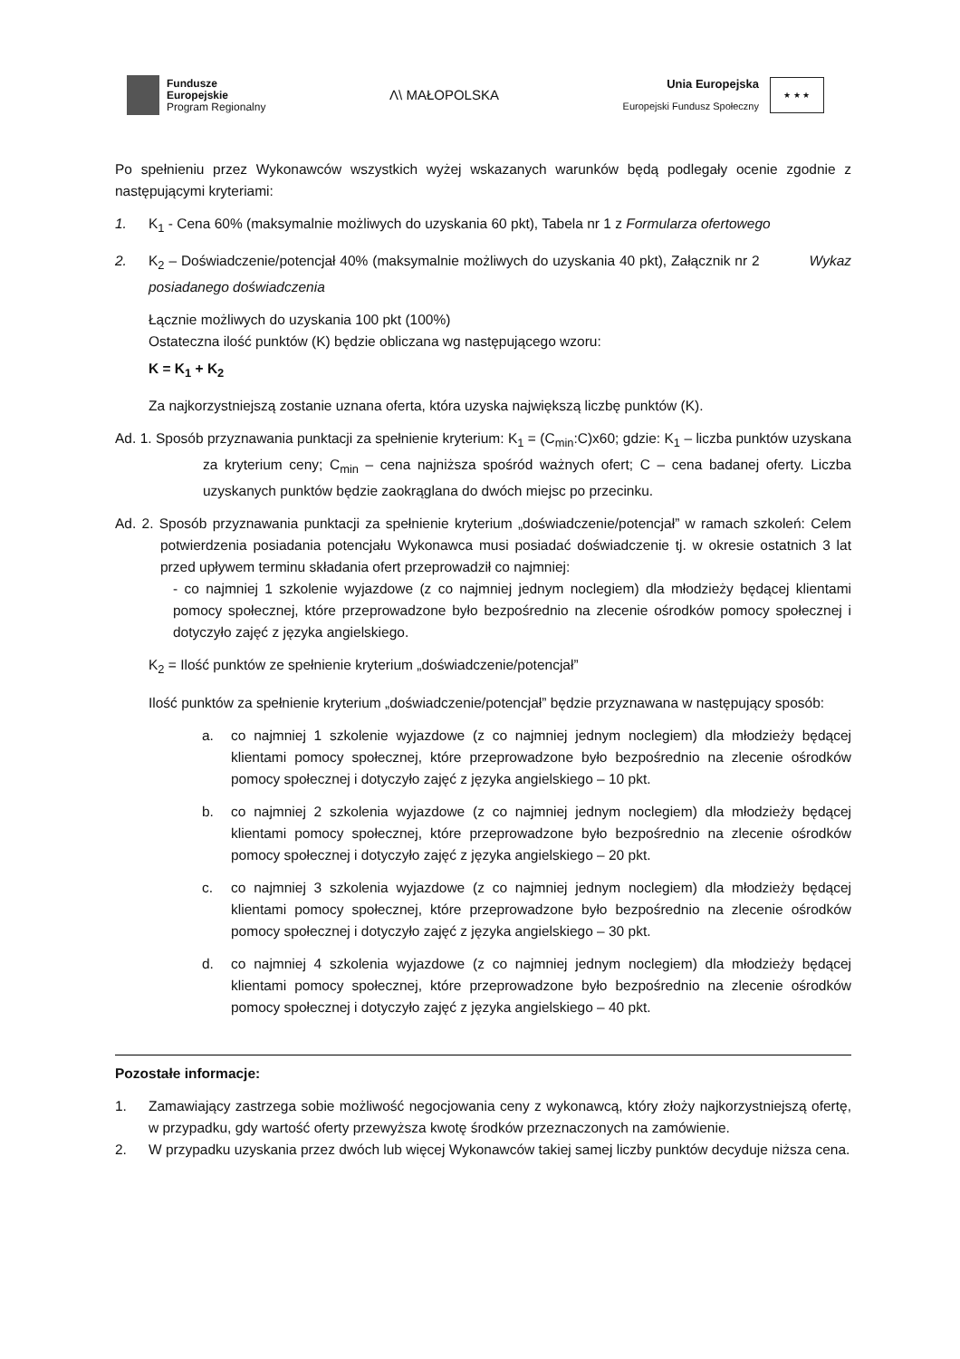Fundusze
Europejskie
Program Regionalny
Λ\ MAŁOPOLSKA
Unia Europejska
Europejski Fundusz Społeczny
★ ★ ★
Po spełnieniu przez Wykonawców wszystkich wyżej wskazanych warunków będą podlegały ocenie zgodnie z następującymi kryteriami:
1. K<sub>1</sub> - Cena 60% (maksymalnie możliwych do uzyskania 60 pkt), Tabela nr 1 z Formularza ofertowego
2. K<sub>2</sub> – Doświadczenie/potencjał 40% (maksymalnie możliwych do uzyskania 40 pkt), Załącznik nr 2 Wykaz posiadanego doświadczenia
Łącznie możliwych do uzyskania 100 pkt (100%)
Ostateczna ilość punktów (K) będzie obliczana wg następującego wzoru:
K = K<sub>1</sub> + K<sub>2</sub>
Za najkorzystniejszą zostanie uznana oferta, która uzyska największą liczbę punktów (K).
Ad. 1. Sposób przyznawania punktacji za spełnienie kryterium: K<sub>1</sub> = (C<sub>min</sub>:C)x60; gdzie: K<sub>1</sub> – liczba punktów uzyskana za kryterium ceny; C<sub>min</sub> – cena najniższa spośród ważnych ofert; C – cena badanej oferty. Liczba uzyskanych punktów będzie zaokrąglana do dwóch miejsc po przecinku.
Ad. 2. Sposób przyznawania punktacji za spełnienie kryterium „doświadczenie/potencjał” w ramach szkoleń: Celem potwierdzenia posiadania potencjału Wykonawca musi posiadać doświadczenie tj. w okresie ostatnich 3 lat przed upływem terminu składania ofert przeprowadził co najmniej:
- co najmniej 1 szkolenie wyjazdowe (z co najmniej jednym noclegiem) dla młodzieży będącej klientami pomocy społecznej, które przeprowadzone było bezpośrednio na zlecenie ośrodków pomocy społecznej i dotyczyło zajęć z języka angielskiego.
K<sub>2</sub> = Ilość punktów ze spełnienie kryterium „doświadczenie/potencjał”
Ilość punktów za spełnienie kryterium „doświadczenie/potencjał” będzie przyznawana w następujący sposób:
a. co najmniej 1 szkolenie wyjazdowe (z co najmniej jednym noclegiem) dla młodzieży będącej klientami pomocy społecznej, które przeprowadzone było bezpośrednio na zlecenie ośrodków pomocy społecznej i dotyczyło zajęć z języka angielskiego – 10 pkt.
b. co najmniej 2 szkolenia wyjazdowe (z co najmniej jednym noclegiem) dla młodzieży będącej klientami pomocy społecznej, które przeprowadzone było bezpośrednio na zlecenie ośrodków pomocy społecznej i dotyczyło zajęć z języka angielskiego – 20 pkt.
c. co najmniej 3 szkolenia wyjazdowe (z co najmniej jednym noclegiem) dla młodzieży będącej klientami pomocy społecznej, które przeprowadzone było bezpośrednio na zlecenie ośrodków pomocy społecznej i dotyczyło zajęć z języka angielskiego – 30 pkt.
d. co najmniej 4 szkolenia wyjazdowe (z co najmniej jednym noclegiem) dla młodzieży będącej klientami pomocy społecznej, które przeprowadzone było bezpośrednio na zlecenie ośrodków pomocy społecznej i dotyczyło zajęć z języka angielskiego – 40 pkt.
Pozostałe informacje:
1. Zamawiający zastrzega sobie możliwość negocjowania ceny z wykonawcą, który złoży najkorzystniejszą ofertę, w przypadku, gdy wartość oferty przewyższa kwotę środków przeznaczonych na zamówienie.
2. W przypadku uzyskania przez dwóch lub więcej Wykonawców takiej samej liczby punktów decyduje niższa cena.